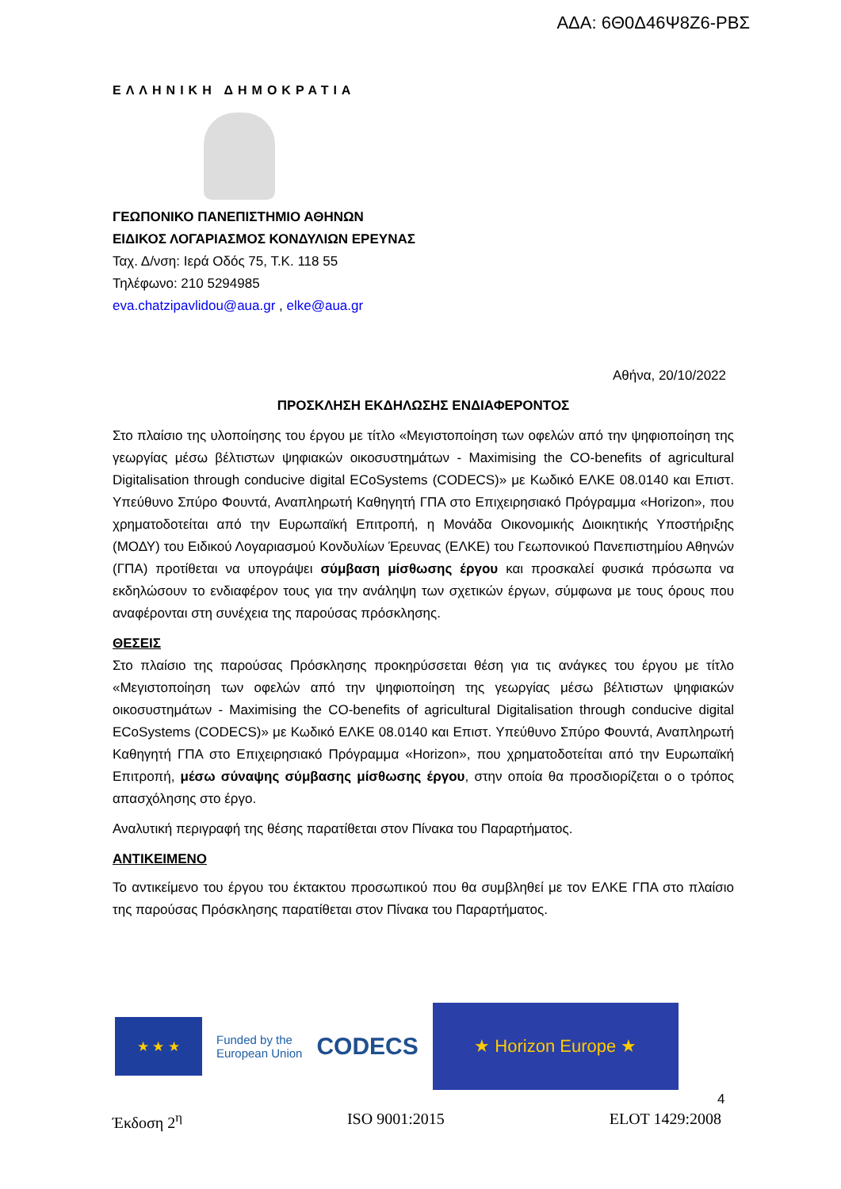ΑΔΑ: 6Θ0Δ46Ψ8Ζ6-ΡΒΣ
ΕΛΛΗΝΙΚΗ ΔΗΜΟΚΡΑΤΙΑ
ΓΕΩΠΟΝΙΚΟ ΠΑΝΕΠΙΣΤΗΜΙΟ ΑΘΗΝΩΝ
ΕΙΔΙΚΟΣ ΛΟΓΑΡΙΑΣΜΟΣ ΚΟΝΔΥΛΙΩΝ ΕΡΕΥΝΑΣ
Ταχ. Δ/νση: Ιερά Οδός 75, Τ.Κ. 118 55
Τηλέφωνο: 210 5294985
eva.chatzipavlidou@aua.gr , elke@aua.gr
Αθήνα, 20/10/2022
ΠΡΟΣΚΛΗΣΗ ΕΚΔΗΛΩΣΗΣ ΕΝΔΙΑΦΕΡΟΝΤΟΣ
Στο πλαίσιο της υλοποίησης του έργου με τίτλο «Μεγιστοποίηση των οφελών από την ψηφιοποίηση της γεωργίας μέσω βέλτιστων ψηφιακών οικοσυστημάτων - Maximising the CO-benefits of agricultural Digitalisation through conducive digital ECoSystems (CODECS)» με Κωδικό ΕΛΚΕ 08.0140 και Επιστ. Υπεύθυνο Σπύρο Φουντά, Αναπληρωτή Καθηγητή ΓΠΑ στο Επιχειρησιακό Πρόγραμμα «Horizon», που χρηματοδοτείται από την Ευρωπαϊκή Επιτροπή, η Μονάδα Οικονομικής Διοικητικής Υποστήριξης (ΜΟΔΥ) του Ειδικού Λογαριασμού Κονδυλίων Έρευνας (ΕΛΚΕ) του Γεωπονικού Πανεπιστημίου Αθηνών (ΓΠΑ) προτίθεται να υπογράψει σύμβαση μίσθωσης έργου και προσκαλεί φυσικά πρόσωπα να εκδηλώσουν το ενδιαφέρον τους για την ανάληψη των σχετικών έργων, σύμφωνα με τους όρους που αναφέρονται στη συνέχεια της παρούσας πρόσκλησης.
ΘΕΣΕΙΣ
Στο πλαίσιο της παρούσας Πρόσκλησης προκηρύσσεται θέση για τις ανάγκες του έργου με τίτλο «Μεγιστοποίηση των οφελών από την ψηφιοποίηση της γεωργίας μέσω βέλτιστων ψηφιακών οικοσυστημάτων - Maximising the CO-benefits of agricultural Digitalisation through conducive digital ECoSystems (CODECS)» με Κωδικό ΕΛΚΕ 08.0140 και Επιστ. Υπεύθυνο Σπύρο Φουντά, Αναπληρωτή Καθηγητή ΓΠΑ στο Επιχειρησιακό Πρόγραμμα «Horizon», που χρηματοδοτείται από την Ευρωπαϊκή Επιτροπή, μέσω σύναψης σύμβασης μίσθωσης έργου, στην οποία θα προσδιορίζεται ο ο τρόπος απασχόλησης στο έργο.
Αναλυτική περιγραφή της θέσης παρατίθεται στον Πίνακα του Παραρτήματος.
ΑΝΤΙΚΕΙΜΕΝΟ
Το αντικείμενο του έργου του έκτακτου προσωπικού που θα συμβληθεί με τον ΕΛΚΕ ΓΠΑ στο πλαίσιο της παρούσας Πρόσκλησης παρατίθεται στον Πίνακα του Παραρτήματος.
★ ★ ★
Funded by the
European Union
CODECS
★ Horizon Europe ★
4
Έκδοση 2<sup>η</sup> ISO 9001:2015 ELOT 1429:2008